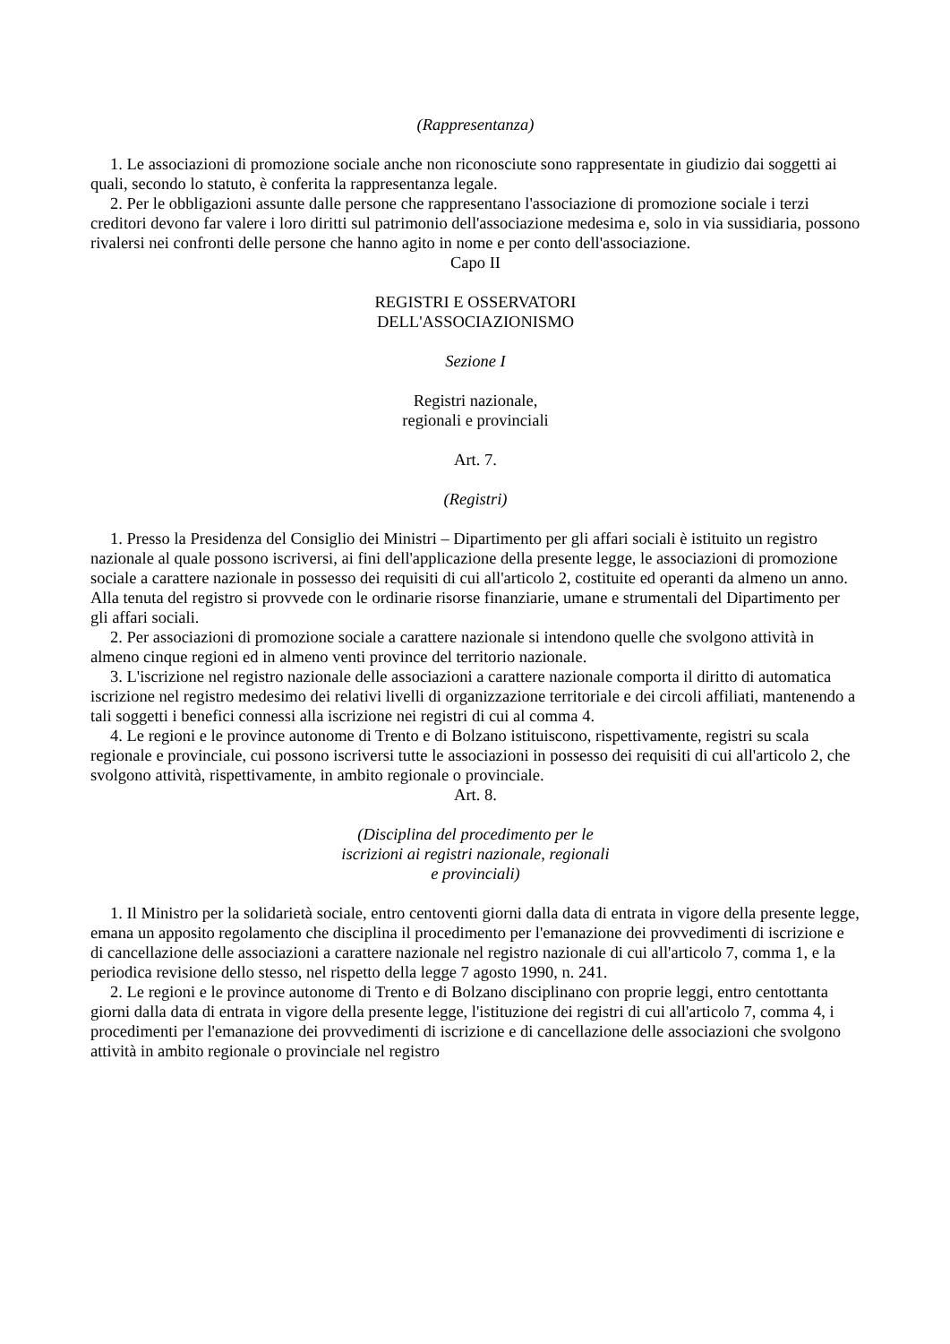(Rappresentanza)
1. Le associazioni di promozione sociale anche non riconosciute sono rappresentate in giudizio dai soggetti ai quali, secondo lo statuto, è conferita la rappresentanza legale.
2. Per le obbligazioni assunte dalle persone che rappresentano l'associazione di promozione sociale i terzi creditori devono far valere i loro diritti sul patrimonio dell'associazione medesima e, solo in via sussidiaria, possono rivalersi nei confronti delle persone che hanno agito in nome e per conto dell'associazione.
Capo II
REGISTRI E OSSERVATORI
DELL'ASSOCIAZIONISMO
Sezione I
Registri nazionale,
regionali e provinciali
Art. 7.
(Registri)
1. Presso la Presidenza del Consiglio dei Ministri – Dipartimento per gli affari sociali è istituito un registro nazionale al quale possono iscriversi, ai fini dell'applicazione della presente legge, le associazioni di promozione sociale a carattere nazionale in possesso dei requisiti di cui all'articolo 2, costituite ed operanti da almeno un anno. Alla tenuta del registro si provvede con le ordinarie risorse finanziarie, umane e strumentali del Dipartimento per gli affari sociali.
2. Per associazioni di promozione sociale a carattere nazionale si intendono quelle che svolgono attività in almeno cinque regioni ed in almeno venti province del territorio nazionale.
3. L'iscrizione nel registro nazionale delle associazioni a carattere nazionale comporta il diritto di automatica iscrizione nel registro medesimo dei relativi livelli di organizzazione territoriale e dei circoli affiliati, mantenendo a tali soggetti i benefici connessi alla iscrizione nei registri di cui al comma 4.
4. Le regioni e le province autonome di Trento e di Bolzano istituiscono, rispettivamente, registri su scala regionale e provinciale, cui possono iscriversi tutte le associazioni in possesso dei requisiti di cui all'articolo 2, che svolgono attività, rispettivamente, in ambito regionale o provinciale.
Art. 8.
(Disciplina del procedimento per le
iscrizioni ai registri nazionale, regionali
e provinciali)
1. Il Ministro per la solidarietà sociale, entro centoventi giorni dalla data di entrata in vigore della presente legge, emana un apposito regolamento che disciplina il procedimento per l'emanazione dei provvedimenti di iscrizione e di cancellazione delle associazioni a carattere nazionale nel registro nazionale di cui all'articolo 7, comma 1, e la periodica revisione dello stesso, nel rispetto della legge 7 agosto 1990, n. 241.
2. Le regioni e le province autonome di Trento e di Bolzano disciplinano con proprie leggi, entro centottanta giorni dalla data di entrata in vigore della presente legge, l'istituzione dei registri di cui all'articolo 7, comma 4, i procedimenti per l'emanazione dei provvedimenti di iscrizione e di cancellazione delle associazioni che svolgono attività in ambito regionale o provinciale nel registro